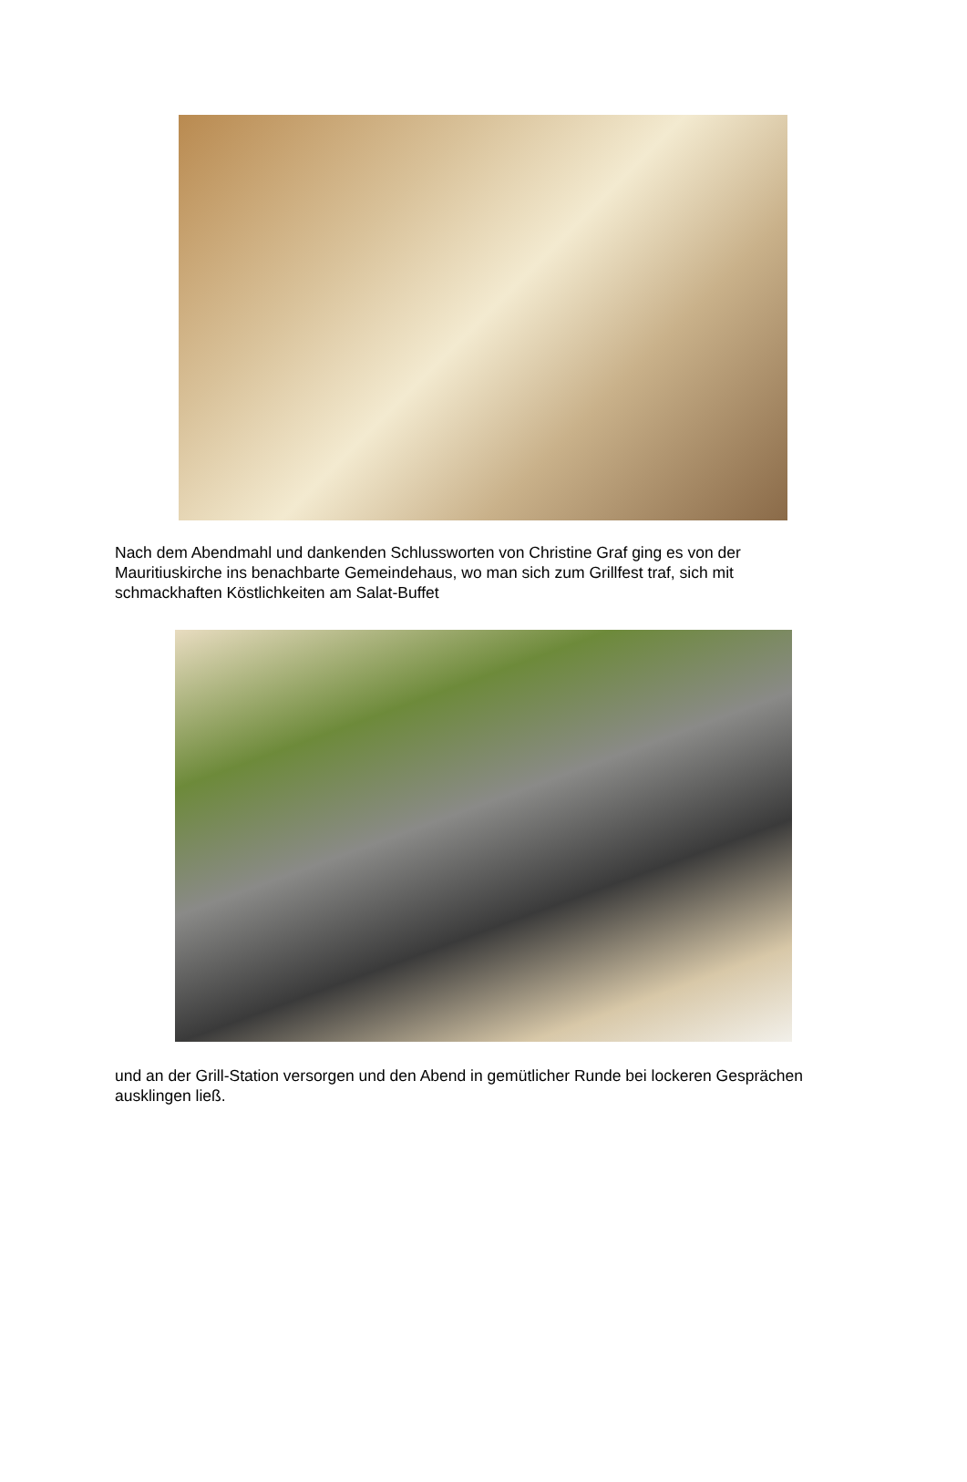Nach dem Abendmahl und dankenden Schlussworten von Christine Graf ging es von der Mauritiuskirche ins benachbarte Gemeindehaus, wo man sich zum Grillfest traf, sich mit schmackhaften Köstlichkeiten am Salat-Buffet
und an der Grill-Station versorgen und den Abend in gemütlicher Runde bei lockeren Gesprächen ausklingen ließ.